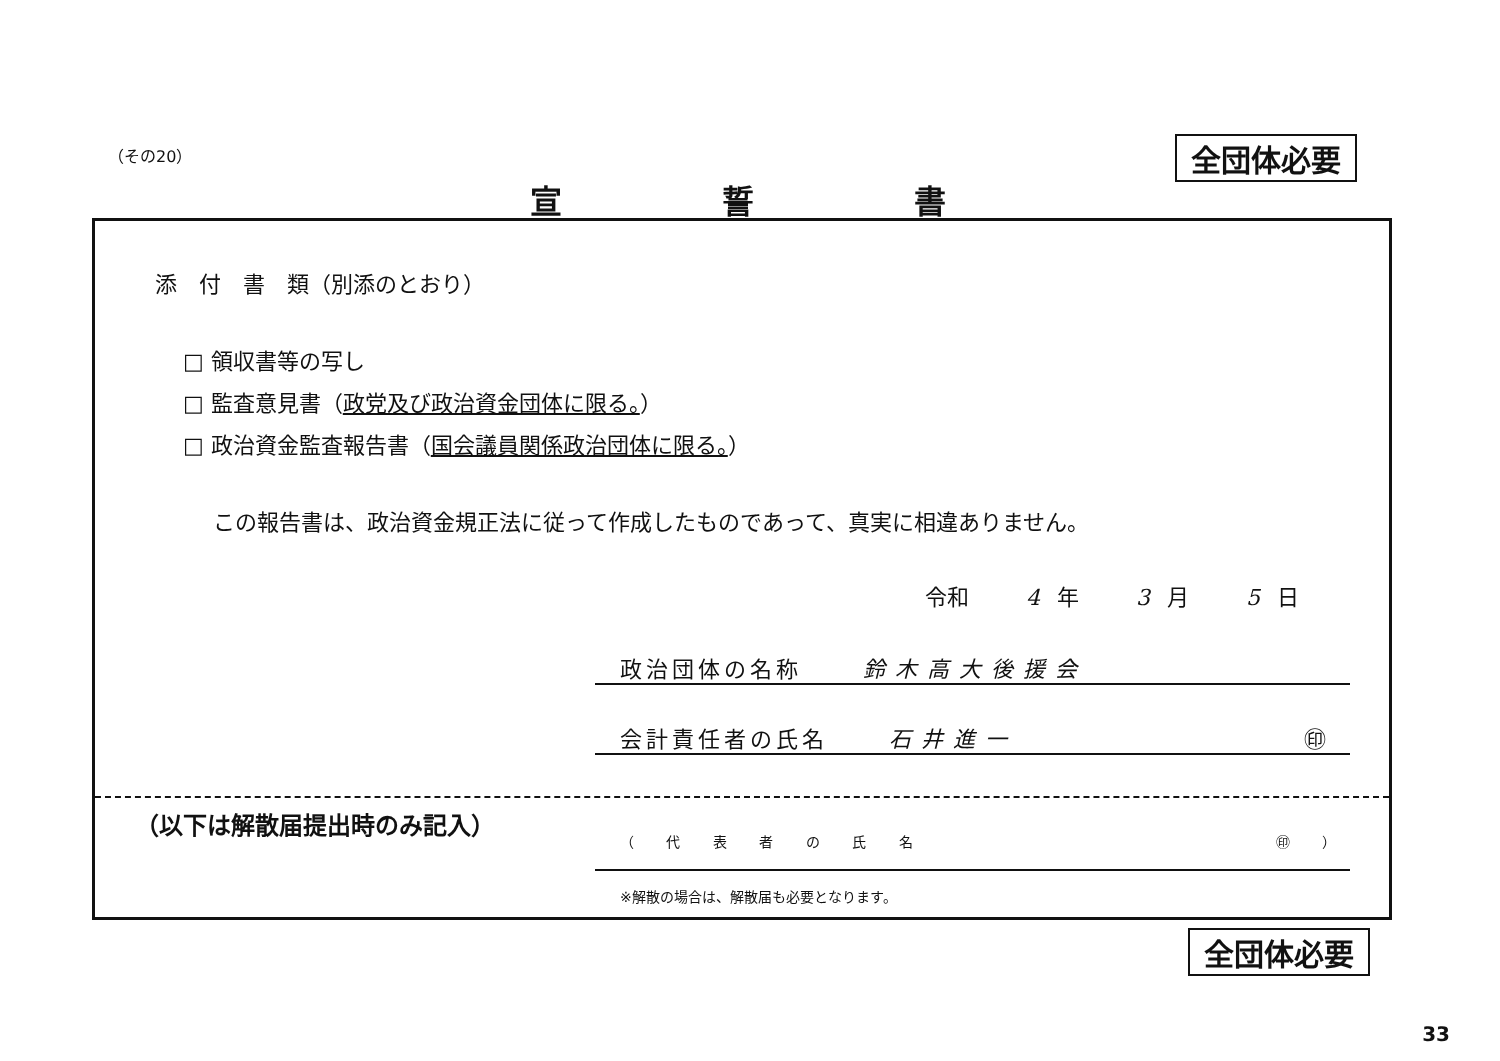（その20） 全団体必要
宣誓書
添　付　書　類（別添のとおり）
□ 領収書等の写し
□ 監査意見書（政党及び政治資金団体に限る。）
□ 政治資金監査報告書（国会議員関係政治団体に限る。）
この報告書は、政治資金規正法に従って作成したものであって、真実に相違ありません。
令和 4 年 3 月 5 日
政治団体の名称 鈴木高大後援会
会計責任者の氏名 石井進一 ㊞
（以下は解散届提出時のみ記入）
（ 代 表 者 の 氏 名 ㊞ ）
※解散の場合は、解散届も必要となります。
全団体必要
33